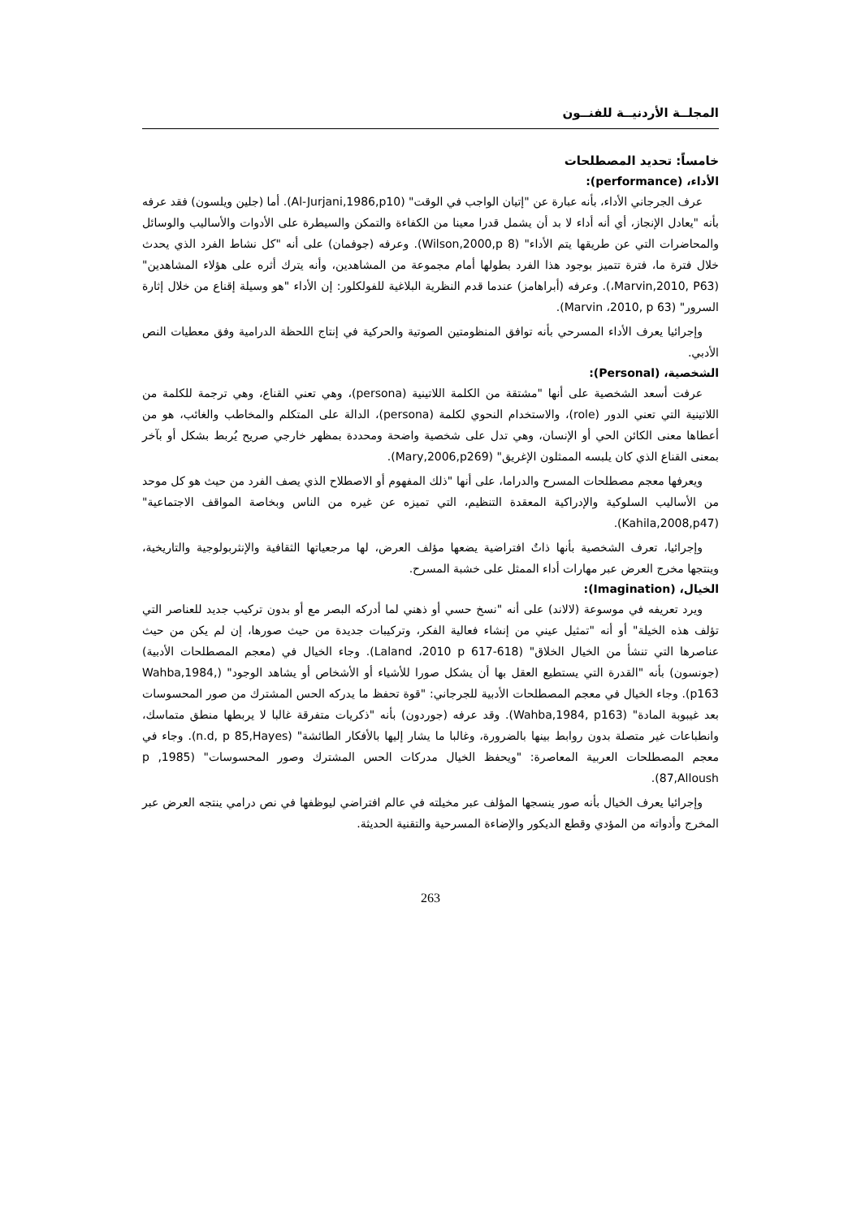المجلــة الأردنيــة للفنــون
خامساً: تحديد المصطلحات
الأداء، (performance):
عرف الجرجاني الأداء، بأنه عبارة عن "إتيان الواجب في الوقت" (Al-Jurjani,1986,p10). أما (جلين ويلسون) فقد عرفه بأنه "يعادل الإنجاز، أي أنه أداء لا بد أن يشمل قدرا معينا من الكفاءة والتمكن والسيطرة على الأدوات والأساليب والوسائل والمحاضرات التي عن طريقها يتم الأداء" (Wilson,2000,p 8). وعرفه (جوفمان) على أنه "كل نشاط الفرد الذي يحدث خلال فترة ما، فترة تتميز بوجود هذا الفرد بطولها أمام مجموعة من المشاهدين، وأنه يترك أثره على هؤلاء المشاهدين" (Marvin,2010, P63،). وعرفه (أبراهامز) عندما قدم النظرية البلاغية للفولكلور: إن الأداء "هو وسيلة إقناع من خلال إثارة السرور" (Marvin ،2010, p 63).
وإجرائيا يعرف الأداء المسرحي بأنه توافق المنظومتين الصوتية والحركية في إنتاج اللحظة الدرامية وفق معطيات النص الأدبي.
الشخصية، (Personal):
عرفت أسعد الشخصية على أنها "مشتقة من الكلمة اللاتينية (persona)، وهي تعني القناع، وهي ترجمة للكلمة من اللاتينية التي تعني الدور (role)، والاستخدام النحوي لكلمة (persona)، الدالة على المتكلم والمخاطب والغائب، هو من أعطاها معنى الكائن الحي أو الإنسان، وهي تدل على شخصية واضحة ومحددة بمظهر خارجي صريح يُربط بشكل أو بآخر بمعنى القناع الذي كان يلبسه الممثلون الإغريق" (Mary,2006,p269).
ويعرفها معجم مصطلحات المسرح والدراما، على أنها "ذلك المفهوم أو الاصطلاح الذي يصف الفرد من حيث هو كل موحد من الأساليب السلوكية والإدراكية المعقدة التنظيم، التي تميزه عن غيره من الناس وبخاصة المواقف الاجتماعية" (Kahila,2008,p47).
وإجرائيا، تعرف الشخصية بأنها ذاتٌ افتراضية يضعها مؤلف العرض، لها مرجعياتها الثقافية والإنثربولوجية والتاريخية، وينتجها مخرج العرض عبر مهارات أداء الممثل على خشبة المسرح.
الخيال، (Imagination):
ويرد تعريفه في موسوعة (لالاند) على أنه "نسخ حسي أو ذهني لما أدركه البصر مع أو بدون تركيب جديد للعناصر التي تؤلف هذه الخيلة" أو أنه "تمثيل عيني من إنشاء فعالية الفكر، وتركيبات جديدة من حيث صورها، إن لم يكن من حيث عناصرها التي تنشأ من الخيال الخلاق" (Laland ،2010 p 617-618). وجاء الخيال في (معجم المصطلحات الأدبية) (جونسون) بأنه "القدرة التي يستطيع العقل بها أن يشكل صورا للأشياء أو الأشخاص أو يشاهد الوجود" (Wahba,1984, p163). وجاء الخيال في معجم المصطلحات الأدبية للجرجاني: "قوة تحفظ ما يدركه الحس المشترك من صور المحسوسات بعد غيبوبة المادة" (Wahba,1984, p163). وقد عرفه (جوردون) بأنه "ذكريات متفرقة غالبا لا يربطها منطق متماسك، وانطباعات غير متصلة بدون روابط بينها بالضرورة، وغالبا ما يشار إليها بالأفكار الطائشة" (n.d, p 85,Hayes). وجاء في معجم المصطلحات العربية المعاصرة: "ويحفظ الخيال مدركات الحس المشترك وصور المحسوسات" (1985, p 87,Alloush).
وإجرائيا يعرف الخيال بأنه صور ينسجها المؤلف عبر مخيلته في عالم افتراضي ليوظفها في نص درامي ينتجه العرض عبر المخرج وأدواته من المؤدي وقطع الديكور والإضاءة المسرحية والتقنية الحديثة.
263